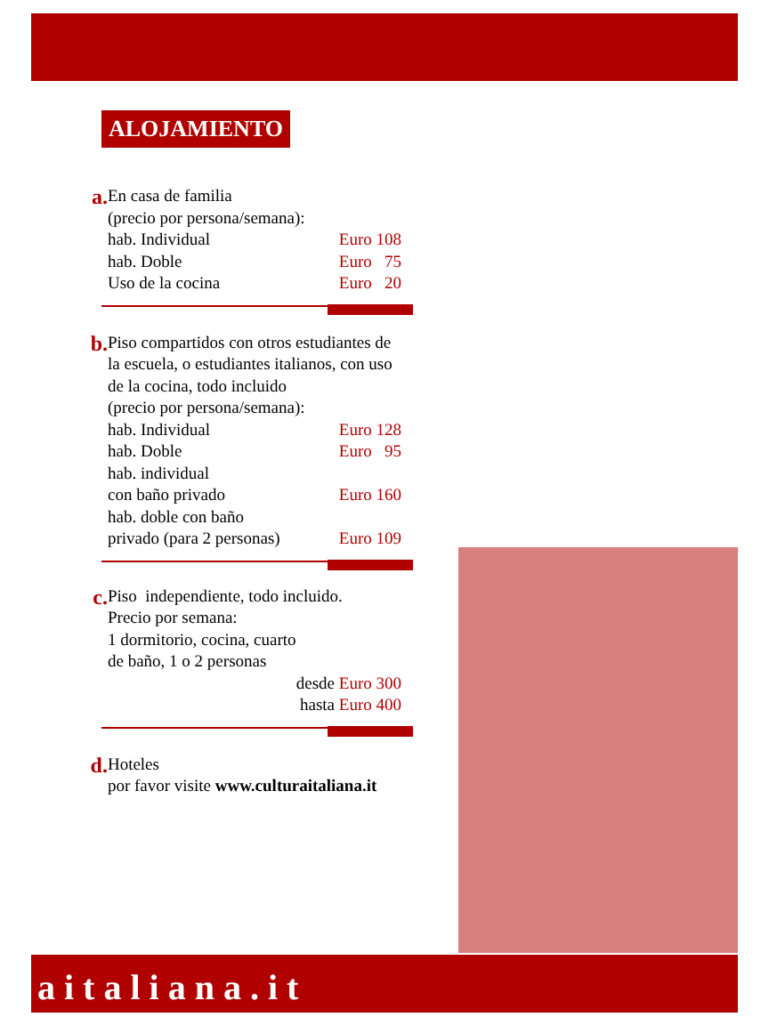ALOJAMIENTO
a.
En casa de familia
(precio por persona/semana):
hab. Individual Euro 108
hab. Doble Euro 75
Uso de la cocina Euro 20
b.
Piso compartidos con otros estudiantes de la escuela, o estudiantes italianos, con uso de la cocina, todo incluido
(precio por persona/semana):
hab. Individual Euro 128
hab. Doble Euro 95
hab. individual
con baño privado Euro 160
hab. doble con baño
privado (para 2 personas) Euro 109
c.
Piso independiente, todo incluido.
Precio por semana:
1 dormitorio, cocina, cuarto
de baño, 1 o 2 personas
desde Euro 300
hasta Euro 400
d.
Hoteles
por favor visite www.culturaitaliana.it
aitaliana.it